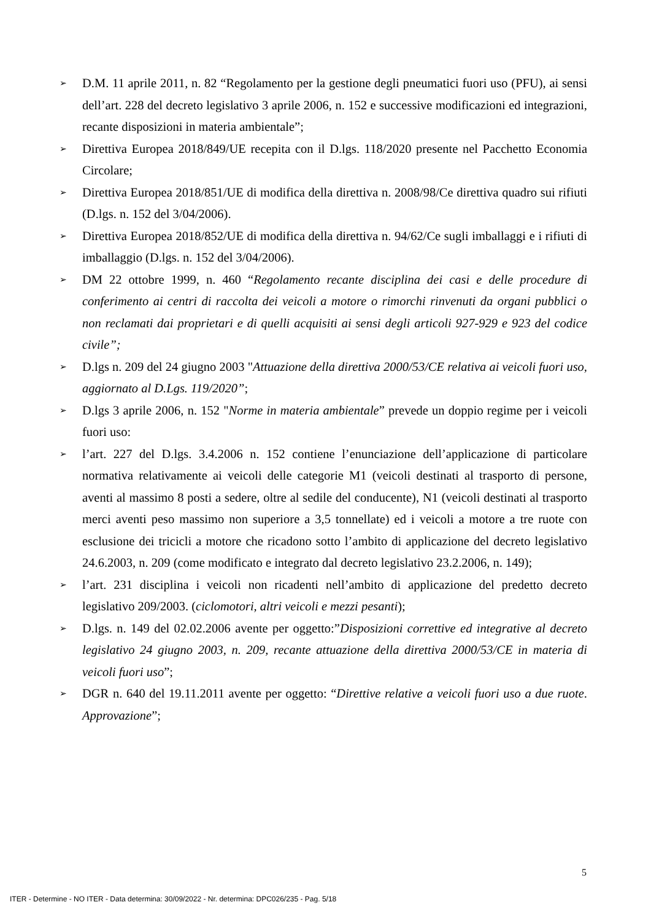➢ D.M. 11 aprile 2011, n. 82 “Regolamento per la gestione degli pneumatici fuori uso (PFU), ai sensi dell’art. 228 del decreto legislativo 3 aprile 2006, n. 152 e successive modificazioni ed integrazioni, recante disposizioni in materia ambientale”;
➢ Direttiva Europea 2018/849/UE recepita con il D.lgs. 118/2020 presente nel Pacchetto Economia Circolare;
➢ Direttiva Europea 2018/851/UE di modifica della direttiva n. 2008/98/Ce direttiva quadro sui rifiuti (D.lgs. n. 152 del 3/04/2006).
➢ Direttiva Europea 2018/852/UE di modifica della direttiva n. 94/62/Ce sugli imballaggi e i rifiuti di imballaggio (D.lgs. n. 152 del 3/04/2006).
➢ DM 22 ottobre 1999, n. 460 “Regolamento recante disciplina dei casi e delle procedure di conferimento ai centri di raccolta dei veicoli a motore o rimorchi rinvenuti da organi pubblici o non reclamati dai proprietari e di quelli acquisiti ai sensi degli articoli 927-929 e 923 del codice civile”;
➢ D.lgs n. 209 del 24 giugno 2003 "Attuazione della direttiva 2000/53/CE relativa ai veicoli fuori uso, aggiornato al D.Lgs. 119/2020”;
➢ D.lgs 3 aprile 2006, n. 152 "Norme in materia ambientale” prevede un doppio regime per i veicoli fuori uso:
➢ l’art. 227 del D.lgs. 3.4.2006 n. 152 contiene l’enunciazione dell’applicazione di particolare normativa relativamente ai veicoli delle categorie M1 (veicoli destinati al trasporto di persone, aventi al massimo 8 posti a sedere, oltre al sedile del conducente), N1 (veicoli destinati al trasporto merci aventi peso massimo non superiore a 3,5 tonnellate) ed i veicoli a motore a tre ruote con esclusione dei tricicli a motore che ricadono sotto l’ambito di applicazione del decreto legislativo 24.6.2003, n. 209 (come modificato e integrato dal decreto legislativo 23.2.2006, n. 149);
➢ l’art. 231 disciplina i veicoli non ricadenti nell’ambito di applicazione del predetto decreto legislativo 209/2003. (ciclomotori, altri veicoli e mezzi pesanti);
➢ D.lgs. n. 149 del 02.02.2006 avente per oggetto:”Disposizioni correttive ed integrative al decreto legislativo 24 giugno 2003, n. 209, recante attuazione della direttiva 2000/53/CE in materia di veicoli fuori uso”;
➢ DGR n. 640 del 19.11.2011 avente per oggetto: “Direttive relative a veicoli fuori uso a due ruote. Approvazione”;
5
ITER - Determine - NO ITER - Data determina: 30/09/2022 - Nr. determina: DPC026/235 - Pag. 5/18